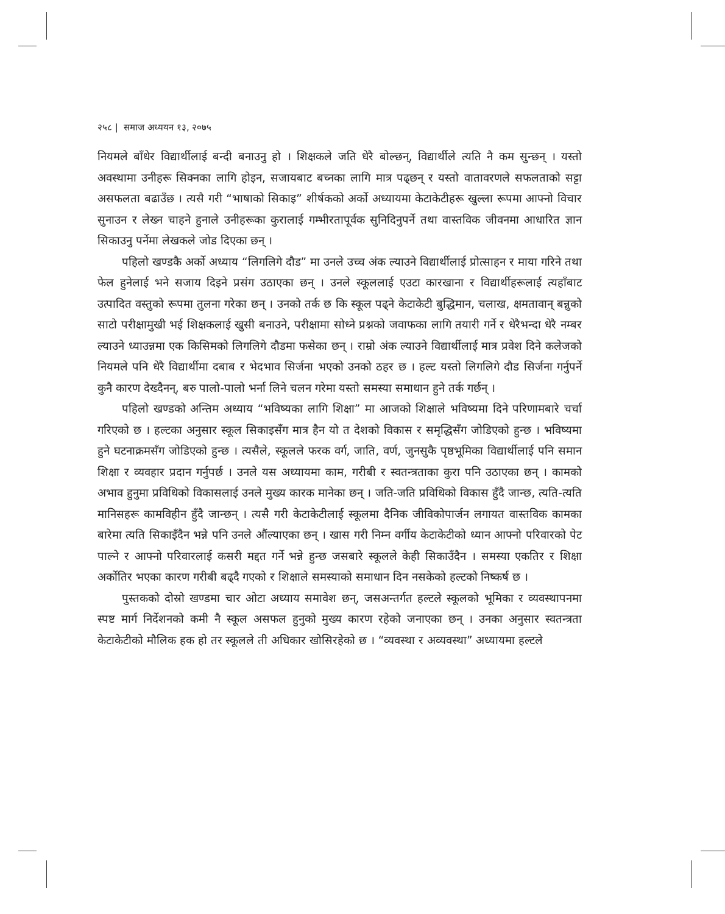२५८ | समाज अध्ययन १३, २०७५
नियमले बाँधेर विद्यार्थीलाई बन्दी बनाउनु हो । शिक्षकले जति धेरै बोल्छन्, विद्यार्थीले त्यति नै कम सुन्छन् । यस्तो अवस्थामा उनीहरू सिक्नका लागि होइन, सजायबाट बच्नका लागि मात्र पढ्छन् र यस्तो वातावरणले सफलताको सट्टा असफलता बढाउँछ । त्यसै गरी “भाषाको सिकाइ” शीर्षकको अर्को अध्यायमा केटाकेटीहरू खुल्ला रूपमा आफ्नो विचार सुनाउन र लेख्न चाहने हुनाले उनीहरूका कुरालाई गम्भीरतापूर्वक सुनिदिनुपर्ने तथा वास्तविक जीवनमा आधारित ज्ञान सिकाउनु पर्नेमा लेखकले जोड दिएका छन् ।
पहिलो खण्डकै अर्को अध्याय “लिगलिगे दौड” मा उनले उच्च अंक ल्याउने विद्यार्थीलाई प्रोत्साहन र माया गरिने तथा फेल हुनेलाई भने सजाय दिइने प्रसंग उठाएका छन् । उनले स्कूललाई एउटा कारखाना र विद्यार्थीहरूलाई त्यहाँबाट उत्पादित वस्तुको रूपमा तुलना गरेका छन् । उनको तर्क छ कि स्कूल पढ्ने केटाकेटी बुद्धिमान, चलाख, क्षमतावान् बन्नुको साटो परीक्षामुखी भई शिक्षकलाई खुसी बनाउने, परीक्षामा सोध्ने प्रश्नको जवाफका लागि तयारी गर्ने र धेरैभन्दा धेरै नम्बर ल्याउने ध्याउन्नमा एक किसिमको लिगलिगे दौडमा फसेका छन् । राम्रो अंक ल्याउने विद्यार्थीलाई मात्र प्रवेश दिने कलेजको नियमले पनि धेरै विद्यार्थीमा दबाब र भेदभाव सिर्जना भएको उनको ठहर छ । हल्ट यस्तो लिगलिगे दौड सिर्जना गर्नुपर्ने कुनै कारण देख्दैनन्, बरु पालो-पालो भर्ना लिने चलन गरेमा यस्तो समस्या समाधान हुने तर्क गर्छन् ।
पहिलो खण्डको अन्तिम अध्याय “भविष्यका लागि शिक्षा” मा आजको शिक्षाले भविष्यमा दिने परिणामबारे चर्चा गरिएको छ । हल्टका अनुसार स्कूल सिकाइसँग मात्र हैन यो त देशको विकास र समृद्धिसँग जोडिएको हुन्छ । भविष्यमा हुने घटनाक्रमसँग जोडिएको हुन्छ । त्यसैले, स्कूलले फरक वर्ग, जाति, वर्ण, जुनसुकै पृष्ठभूमिका विद्यार्थीलाई पनि समान शिक्षा र व्यवहार प्रदान गर्नुपर्छ । उनले यस अध्यायमा काम, गरीबी र स्वतन्त्रताका कुरा पनि उठाएका छन् । कामको अभाव हुनुमा प्रविधिको विकासलाई उनले मुख्य कारक मानेका छन् । जति-जति प्रविधिको विकास हुँदै जान्छ, त्यति-त्यति मानिसहरू कामविहीन हुँदै जान्छन् । त्यसै गरी केटाकेटीलाई स्कूलमा दैनिक जीविकोपार्जन लगायत वास्तविक कामका बारेमा त्यति सिकाइँदैन भन्ने पनि उनले औंल्याएका छन् । खास गरी निम्न वर्गीय केटाकेटीको ध्यान आफ्नो परिवारको पेट पाल्ने र आफ्नो परिवारलाई कसरी मद्दत गर्ने भन्ने हुन्छ जसबारे स्कूलले केही सिकाउँदैन । समस्या एकतिर र शिक्षा अर्कोतिर भएका कारण गरीबी बढ्दै गएको र शिक्षाले समस्याको समाधान दिन नसकेको हल्टको निष्कर्ष छ ।
पुस्तकको दोस्रो खण्डमा चार ओटा अध्याय समावेश छन्, जसअन्तर्गत हल्टले स्कूलको भूमिका र व्यवस्थापनमा स्पष्ट मार्ग निर्देशनको कमी नै स्कूल असफल हुनुको मुख्य कारण रहेको जनाएका छन् । उनका अनुसार स्वतन्त्रता केटाकेटीको मौलिक हक हो तर स्कूलले ती अधिकार खोसिरहेको छ । “व्यवस्था र अव्यवस्था” अध्यायमा हल्टले